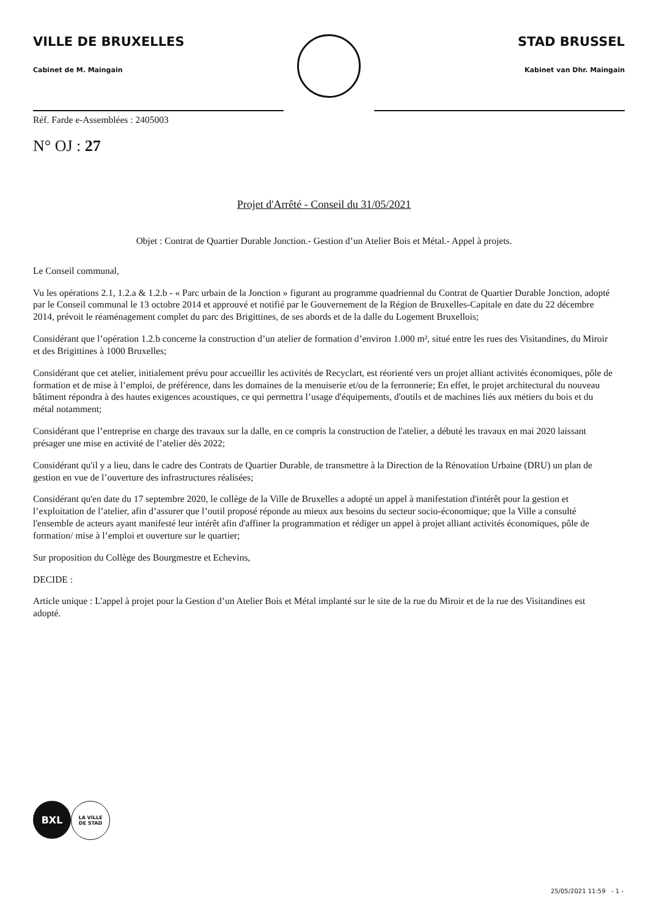VILLE DE BRUXELLES
Cabinet de M. Maingain
STAD BRUSSEL
Kabinet van Dhr. Maingain
Réf. Farde e-Assemblées : 2405003
N° OJ : 27
Projet d'Arrêté - Conseil du 31/05/2021
Objet : Contrat de Quartier Durable Jonction.- Gestion d’un Atelier Bois et Métal.- Appel à projets.
Le Conseil communal,
Vu les opérations 2.1, 1.2.a & 1.2.b - « Parc urbain de la Jonction » figurant au programme quadriennal du Contrat de Quartier Durable Jonction, adopté par le Conseil communal le 13 octobre 2014 et approuvé et notifié par le Gouvernement de la Région de Bruxelles-Capitale en date du 22 décembre 2014, prévoit le réaménagement complet du parc des Brigittines, de ses abords et de la dalle du Logement Bruxellois;
Considérant que l’opération 1.2.b concerne la construction d’un atelier de formation d’environ 1.000 m², situé entre les rues des Visitandines, du Miroir et des Brigittines à 1000 Bruxelles;
Considérant que cet atelier, initialement prévu pour accueillir les activités de Recyclart, est réorienté vers un projet alliant activités économiques, pôle de formation et de mise à l’emploi, de préférence, dans les domaines de la menuiserie et/ou de la ferronnerie; En effet, le projet architectural du nouveau bâtiment répondra à des hautes exigences acoustiques, ce qui permettra l’usage d'équipements, d'outils et de machines liés aux métiers du bois et du métal notamment;
Considérant que l’entreprise en charge des travaux sur la dalle, en ce compris la construction de l'atelier, a débuté les travaux en mai 2020 laissant présager une mise en activité de l’atelier dès 2022;
Considérant qu'il y a lieu, dans le cadre des Contrats de Quartier Durable, de transmettre à la Direction de la Rénovation Urbaine (DRU) un plan de gestion en vue de l’ouverture des infrastructures réalisées;
Considérant qu'en date du 17 septembre 2020, le collège de la Ville de Bruxelles a adopté un appel à manifestation d'intérêt pour la gestion et l’exploitation de l’atelier, afin d’assurer que l’outil proposé réponde au mieux aux besoins du secteur socio-économique; que la Ville a consulté l'ensemble de acteurs ayant manifesté leur intérêt afin d'affiner la programmation et rédiger un appel à projet alliant activités économiques, pôle de formation/ mise à l’emploi et ouverture sur le quartier;
Sur proposition du Collège des Bourgmestre et Echevins,
DECIDE :
Article unique : L'appel à projet pour la Gestion d’un Atelier Bois et Métal implanté sur le site de la rue du Miroir et de la rue des Visitandines est adopté.
BXL
LA VILLE
DE STAD
25/05/2021 11:59 - 1 -